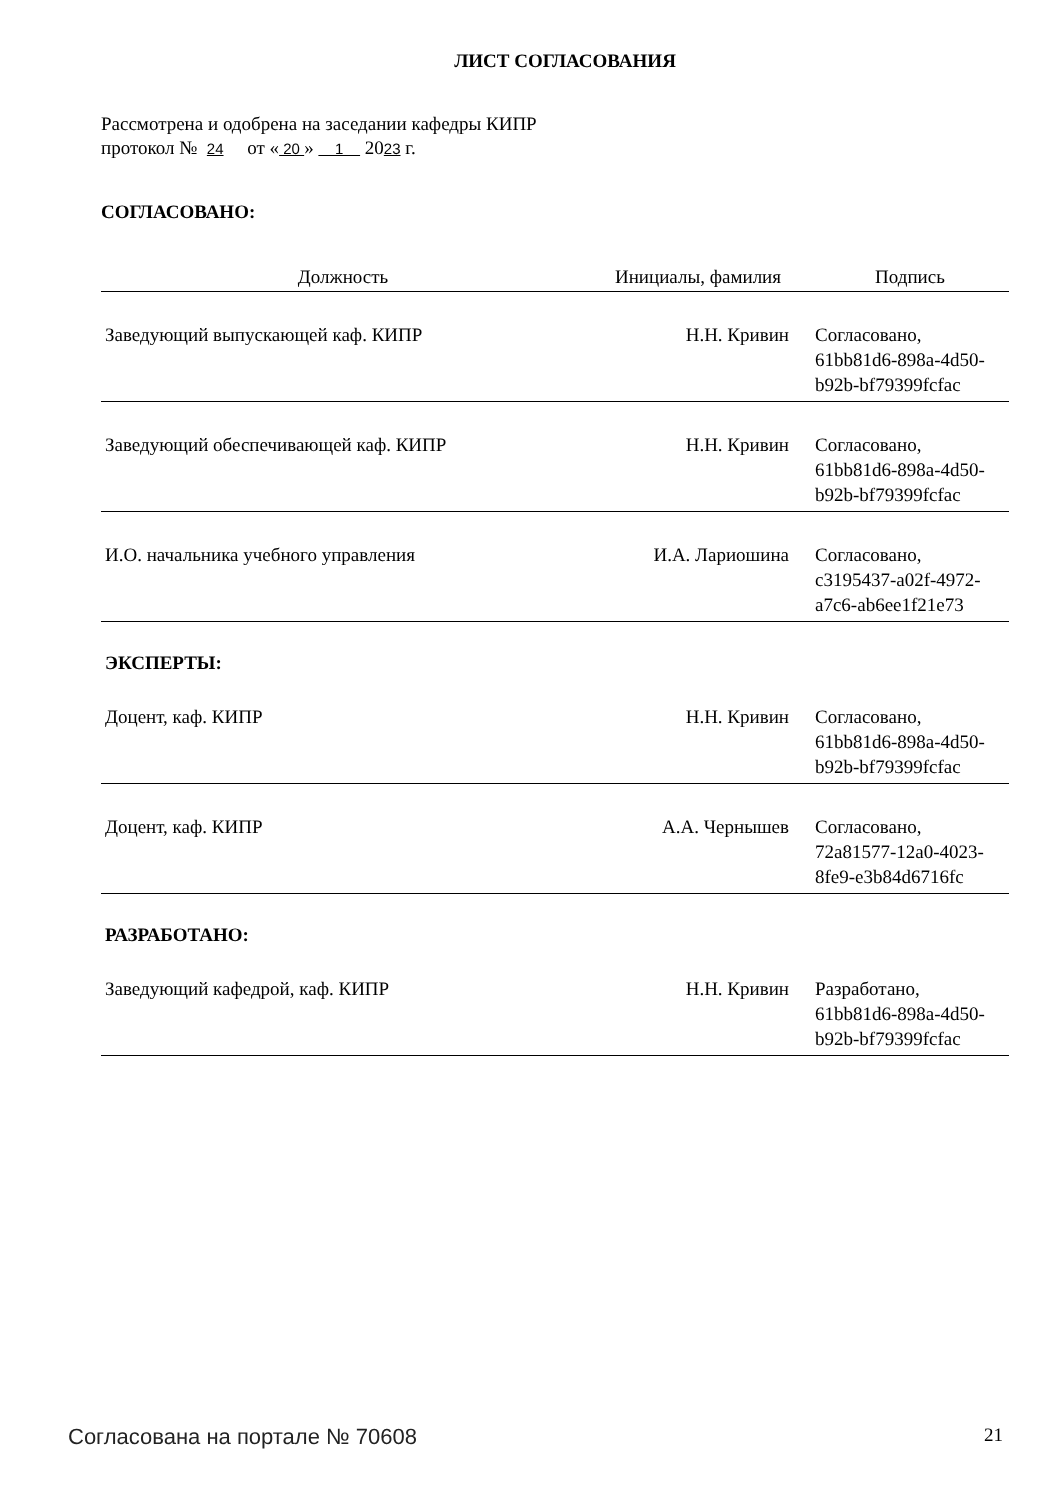ЛИСТ СОГЛАСОВАНИЯ
Рассмотрена и одобрена на заседании кафедры КИПР
протокол № 24 от « 20 » 1 2023 г.
СОГЛАСОВАНО:
| Должность | Инициалы, фамилия | Подпись |
| --- | --- | --- |
| Заведующий выпускающей каф. КИПР | Н.Н. Кривин | Согласовано, 61bb81d6-898a-4d50- b92b-bf79399fcfac |
| Заведующий обеспечивающей каф. КИПР | Н.Н. Кривин | Согласовано, 61bb81d6-898a-4d50- b92b-bf79399fcfac |
| И.О. начальника учебного управления | И.А. Лариошина | Согласовано, c3195437-a02f-4972- a7c6-ab6ee1f21e73 |
ЭКСПЕРТЫ:
| Доцент, каф. КИПР | Н.Н. Кривин | Согласовано, 61bb81d6-898a-4d50- b92b-bf79399fcfac |
| Доцент, каф. КИПР | А.А. Чернышев | Согласовано, 72a81577-12a0-4023- 8fe9-e3b84d6716fc |
РАЗРАБОТАНО:
| Заведующий кафедрой, каф. КИПР | Н.Н. Кривин | Разработано, 61bb81d6-898a-4d50- b92b-bf79399fcfac |
Согласована на портале № 70608 21